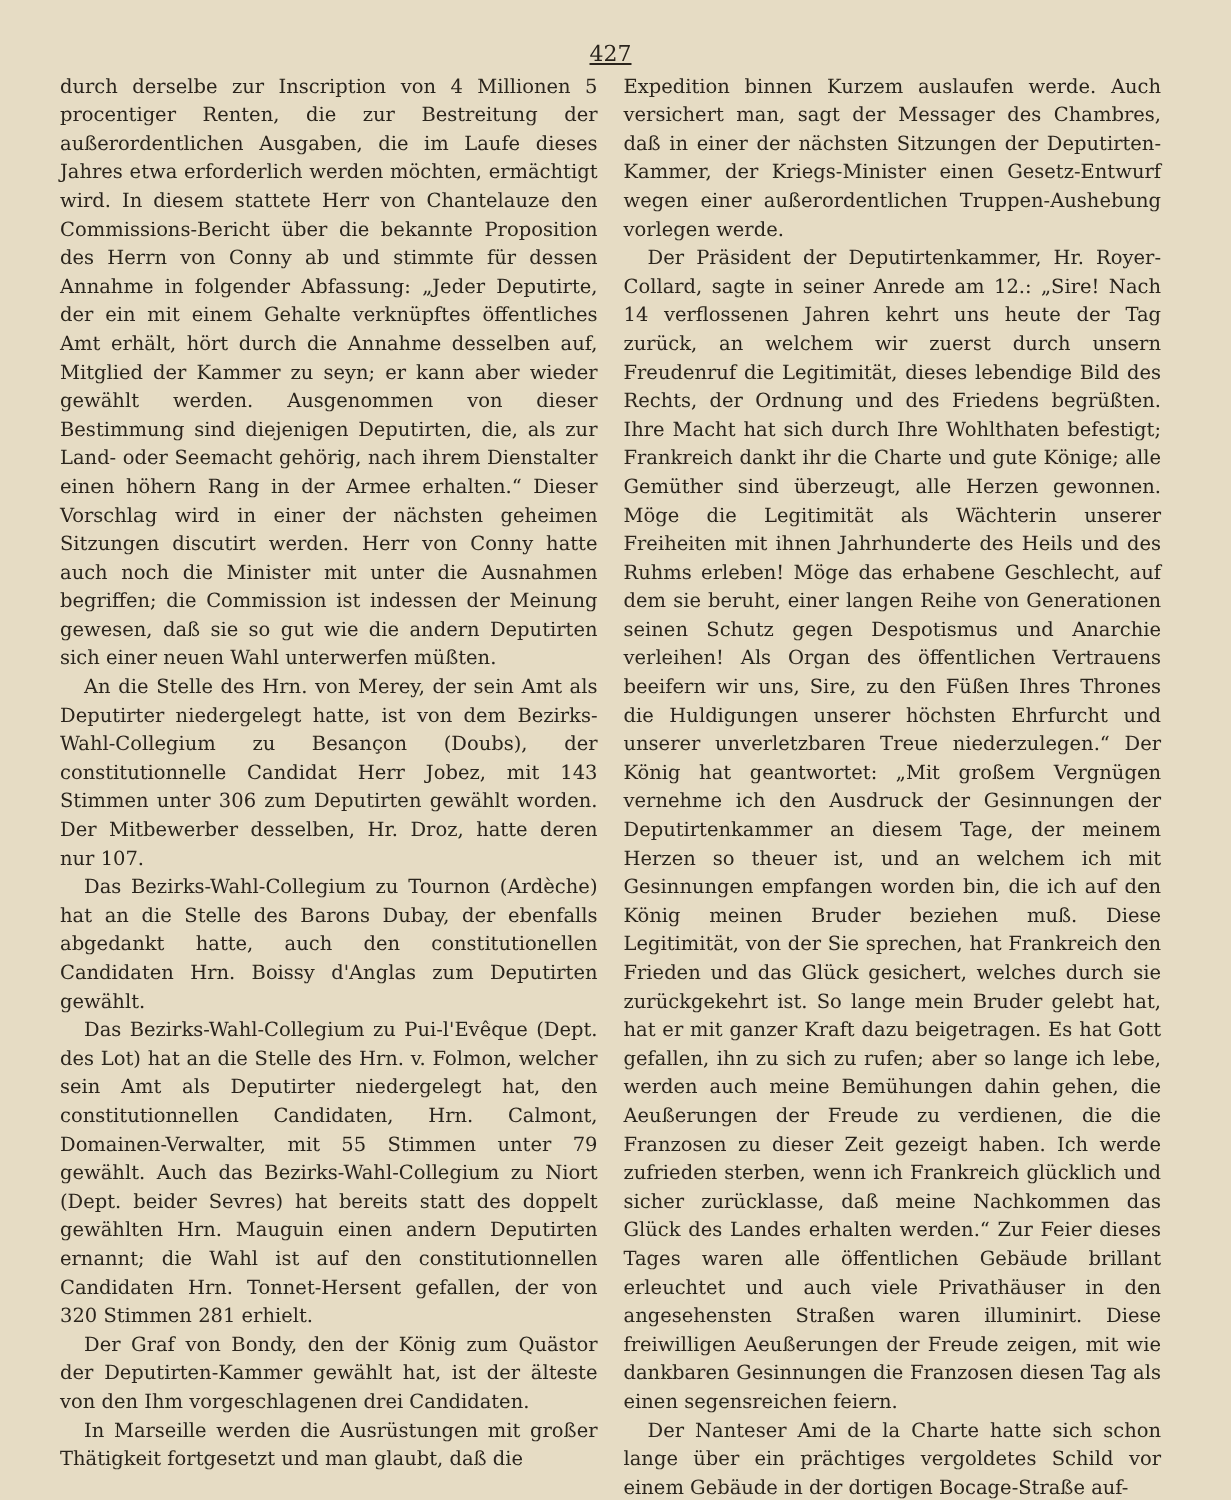427
durch derselbe zur Inscription von 4 Millionen 5 procentiger Renten, die zur Bestreitung der außerordentlichen Ausgaben, die im Laufe dieses Jahres etwa erforderlich werden möchten, ermächtigt wird. In diesem stattete Herr von Chantelauze den Commissions-Bericht über die bekannte Proposition des Herrn von Conny ab und stimmte für dessen Annahme in folgender Abfassung: „Jeder Deputirte, der ein mit einem Gehalte verknüpftes öffentliches Amt erhält, hört durch die Annahme desselben auf, Mitglied der Kammer zu seyn; er kann aber wieder gewählt werden. Ausgenommen von dieser Bestimmung sind diejenigen Deputirten, die, als zur Land- oder Seemacht gehörig, nach ihrem Dienstalter einen höhern Rang in der Armee erhalten.“ Dieser Vorschlag wird in einer der nächsten geheimen Sitzungen discutirt werden. Herr von Conny hatte auch noch die Minister mit unter die Ausnahmen begriffen; die Commission ist indessen der Meinung gewesen, daß sie so gut wie die andern Deputirten sich einer neuen Wahl unterwerfen müßten.
An die Stelle des Hrn. von Merey, der sein Amt als Deputirter niedergelegt hatte, ist von dem Bezirks-Wahl-Collegium zu Besançon (Doubs), der constitutionnelle Candidat Herr Jobez, mit 143 Stimmen unter 306 zum Deputirten gewählt worden. Der Mitbewerber desselben, Hr. Droz, hatte deren nur 107.
Das Bezirks-Wahl-Collegium zu Tournon (Ardèche) hat an die Stelle des Barons Dubay, der ebenfalls abgedankt hatte, auch den constitutionellen Candidaten Hrn. Boissy d'Anglas zum Deputirten gewählt.
Das Bezirks-Wahl-Collegium zu Pui-l'Evêque (Dept. des Lot) hat an die Stelle des Hrn. v. Folmon, welcher sein Amt als Deputirter niedergelegt hat, den constitutionnellen Candidaten, Hrn. Calmont, Domainen-Verwalter, mit 55 Stimmen unter 79 gewählt. Auch das Bezirks-Wahl-Collegium zu Niort (Dept. beider Sevres) hat bereits statt des doppelt gewählten Hrn. Mauguin einen andern Deputirten ernannt; die Wahl ist auf den constitutionnellen Candidaten Hrn. Tonnet-Hersent gefallen, der von 320 Stimmen 281 erhielt.
Der Graf von Bondy, den der König zum Quästor der Deputirten-Kammer gewählt hat, ist der älteste von den Ihm vorgeschlagenen drei Candidaten.
In Marseille werden die Ausrüstungen mit großer Thätigkeit fortgesetzt und man glaubt, daß die
Expedition binnen Kurzem auslaufen werde. Auch versichert man, sagt der Messager des Chambres, daß in einer der nächsten Sitzungen der Deputirten-Kammer, der Kriegs-Minister einen Gesetz-Entwurf wegen einer außerordentlichen Truppen-Aushebung vorlegen werde.
Der Präsident der Deputirtenkammer, Hr. Royer-Collard, sagte in seiner Anrede am 12.: „Sire! Nach 14 verflossenen Jahren kehrt uns heute der Tag zurück, an welchem wir zuerst durch unsern Freudenruf die Legitimität, dieses lebendige Bild des Rechts, der Ordnung und des Friedens begrüßten. Ihre Macht hat sich durch Ihre Wohlthaten befestigt; Frankreich dankt ihr die Charte und gute Könige; alle Gemüther sind überzeugt, alle Herzen gewonnen. Möge die Legitimität als Wächterin unserer Freiheiten mit ihnen Jahrhunderte des Heils und des Ruhms erleben! Möge das erhabene Geschlecht, auf dem sie beruht, einer langen Reihe von Generationen seinen Schutz gegen Despotismus und Anarchie verleihen! Als Organ des öffentlichen Vertrauens beeifern wir uns, Sire, zu den Füßen Ihres Thrones die Huldigungen unserer höchsten Ehrfurcht und unserer unverletzbaren Treue niederzulegen.“ Der König hat geantwortet: „Mit großem Vergnügen vernehme ich den Ausdruck der Gesinnungen der Deputirtenkammer an diesem Tage, der meinem Herzen so theuer ist, und an welchem ich mit Gesinnungen empfangen worden bin, die ich auf den König meinen Bruder beziehen muß. Diese Legitimität, von der Sie sprechen, hat Frankreich den Frieden und das Glück gesichert, welches durch sie zurückgekehrt ist. So lange mein Bruder gelebt hat, hat er mit ganzer Kraft dazu beigetragen. Es hat Gott gefallen, ihn zu sich zu rufen; aber so lange ich lebe, werden auch meine Bemühungen dahin gehen, die Aeußerungen der Freude zu verdienen, die die Franzosen zu dieser Zeit gezeigt haben. Ich werde zufrieden sterben, wenn ich Frankreich glücklich und sicher zurücklasse, daß meine Nachkommen das Glück des Landes erhalten werden.“ Zur Feier dieses Tages waren alle öffentlichen Gebäude brillant erleuchtet und auch viele Privathäuser in den angesehensten Straßen waren illuminirt. Diese freiwilligen Aeußerungen der Freude zeigen, mit wie dankbaren Gesinnungen die Franzosen diesen Tag als einen segensreichen feiern.
Der Nanteser Ami de la Charte hatte sich schon lange über ein prächtiges vergoldetes Schild vor einem Gebäude in der dortigen Bocage-Straße auf-